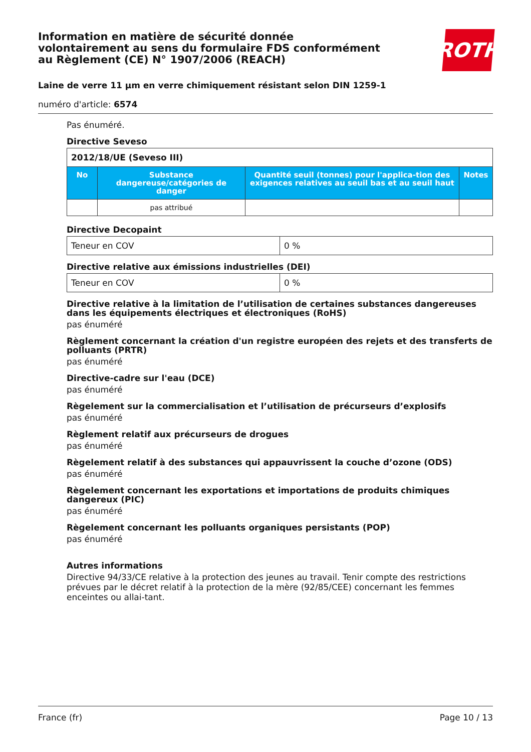Information en matière de sécurité donnée
volontairement au sens du formulaire FDS conformément
au Règlement (CE) N° 1907/2006 (REACH)
ROTH
Laine de verre 11 µm en verre chimiquement résistant selon DIN 1259-1
numéro d'article: 6574
Pas énuméré.
Directive Seveso
| 2012/18/UE (Seveso III) | | | |
| No | Substance dangereuse/catégories de danger | Quantité seuil (tonnes) pour l'applica-tion des exigences relatives au seuil bas et au seuil haut | Notes |
| | pas attribué | | |
Directive Decopaint
| Teneur en COV | 0 % |
Directive relative aux émissions industrielles (DEI)
| Teneur en COV | 0 % |
Directive relative à la limitation de l’utilisation de certaines substances dangereuses dans les équipements électriques et électroniques (RoHS)
pas énuméré
Règlement concernant la création d'un registre européen des rejets et des transferts de polluants (PRTR)
pas énuméré
Directive-cadre sur l'eau (DCE)
pas énuméré
Règelement sur la commercialisation et l’utilisation de précurseurs d’explosifs
pas énuméré
Règlement relatif aux précurseurs de drogues
pas énuméré
Règelement relatif à des substances qui appauvrissent la couche d’ozone (ODS)
pas énuméré
Règelement concernant les exportations et importations de produits chimiques dangereux (PIC)
pas énuméré
Règelement concernant les polluants organiques persistants (POP)
pas énuméré
Autres informations
Directive 94/33/CE relative à la protection des jeunes au travail. Tenir compte des restrictions prévues par le décret relatif à la protection de la mère (92/85/CEE) concernant les femmes enceintes ou allai-tant.
France (fr) Page 10 / 13